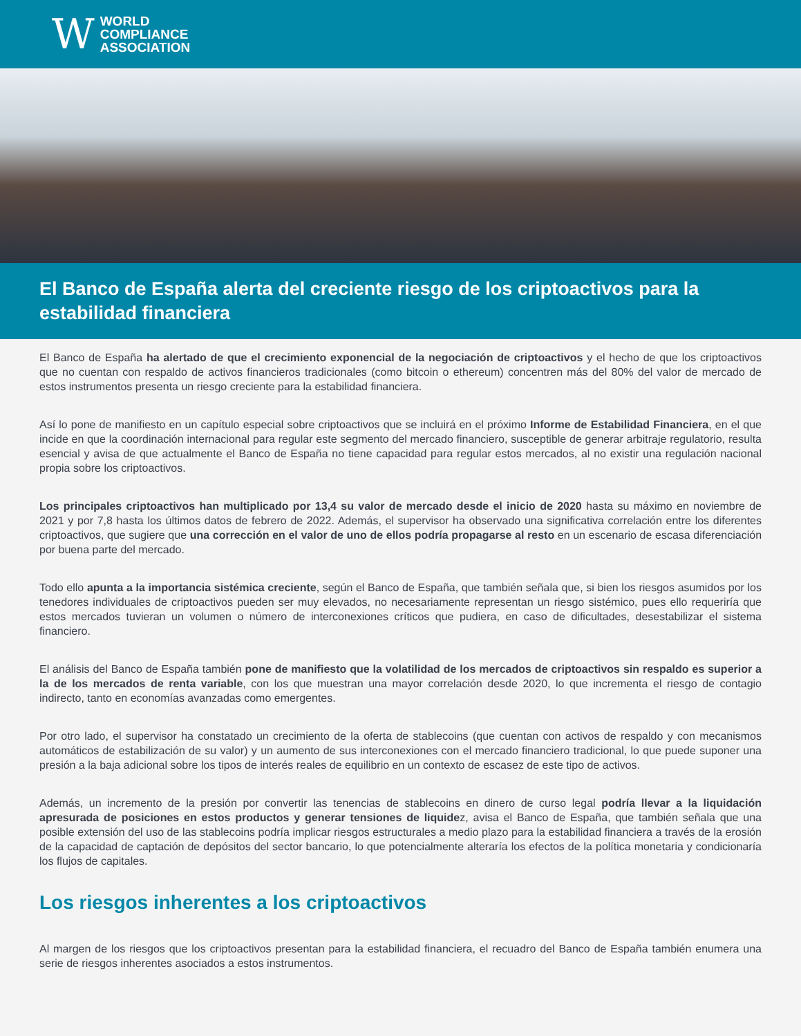W WORLD
COMPLIANCE
ASSOCIATION
El Banco de España alerta del creciente riesgo de los criptoactivos para la estabilidad financiera
El Banco de España ha alertado de que el crecimiento exponencial de la negociación de criptoactivos y el hecho de que los criptoactivos que no cuentan con respaldo de activos financieros tradicionales (como bitcoin o ethereum) concentren más del 80% del valor de mercado de estos instrumentos presenta un riesgo creciente para la estabilidad financiera.
Así lo pone de manifiesto en un capítulo especial sobre criptoactivos que se incluirá en el próximo Informe de Estabilidad Financiera, en el que incide en que la coordinación internacional para regular este segmento del mercado financiero, susceptible de generar arbitraje regulatorio, resulta esencial y avisa de que actualmente el Banco de España no tiene capacidad para regular estos mercados, al no existir una regulación nacional propia sobre los criptoactivos.
Los principales criptoactivos han multiplicado por 13,4 su valor de mercado desde el inicio de 2020 hasta su máximo en noviembre de 2021 y por 7,8 hasta los últimos datos de febrero de 2022. Además, el supervisor ha observado una significativa correlación entre los diferentes criptoactivos, que sugiere que una corrección en el valor de uno de ellos podría propagarse al resto en un escenario de escasa diferenciación por buena parte del mercado.
Todo ello apunta a la importancia sistémica creciente, según el Banco de España, que también señala que, si bien los riesgos asumidos por los tenedores individuales de criptoactivos pueden ser muy elevados, no necesariamente representan un riesgo sistémico, pues ello requeriría que estos mercados tuvieran un volumen o número de interconexiones críticos que pudiera, en caso de dificultades, desestabilizar el sistema financiero.
El análisis del Banco de España también pone de manifiesto que la volatilidad de los mercados de criptoactivos sin respaldo es superior a la de los mercados de renta variable, con los que muestran una mayor correlación desde 2020, lo que incrementa el riesgo de contagio indirecto, tanto en economías avanzadas como emergentes.
Por otro lado, el supervisor ha constatado un crecimiento de la oferta de stablecoins (que cuentan con activos de respaldo y con mecanismos automáticos de estabilización de su valor) y un aumento de sus interconexiones con el mercado financiero tradicional, lo que puede suponer una presión a la baja adicional sobre los tipos de interés reales de equilibrio en un contexto de escasez de este tipo de activos.
Además, un incremento de la presión por convertir las tenencias de stablecoins en dinero de curso legal podría llevar a la liquidación apresurada de posiciones en estos productos y generar tensiones de liquidez, avisa el Banco de España, que también señala que una posible extensión del uso de las stablecoins podría implicar riesgos estructurales a medio plazo para la estabilidad financiera a través de la erosión de la capacidad de captación de depósitos del sector bancario, lo que potencialmente alteraría los efectos de la política monetaria y condicionaría los flujos de capitales.
Los riesgos inherentes a los criptoactivos
Al margen de los riesgos que los criptoactivos presentan para la estabilidad financiera, el recuadro del Banco de España también enumera una serie de riesgos inherentes asociados a estos instrumentos.